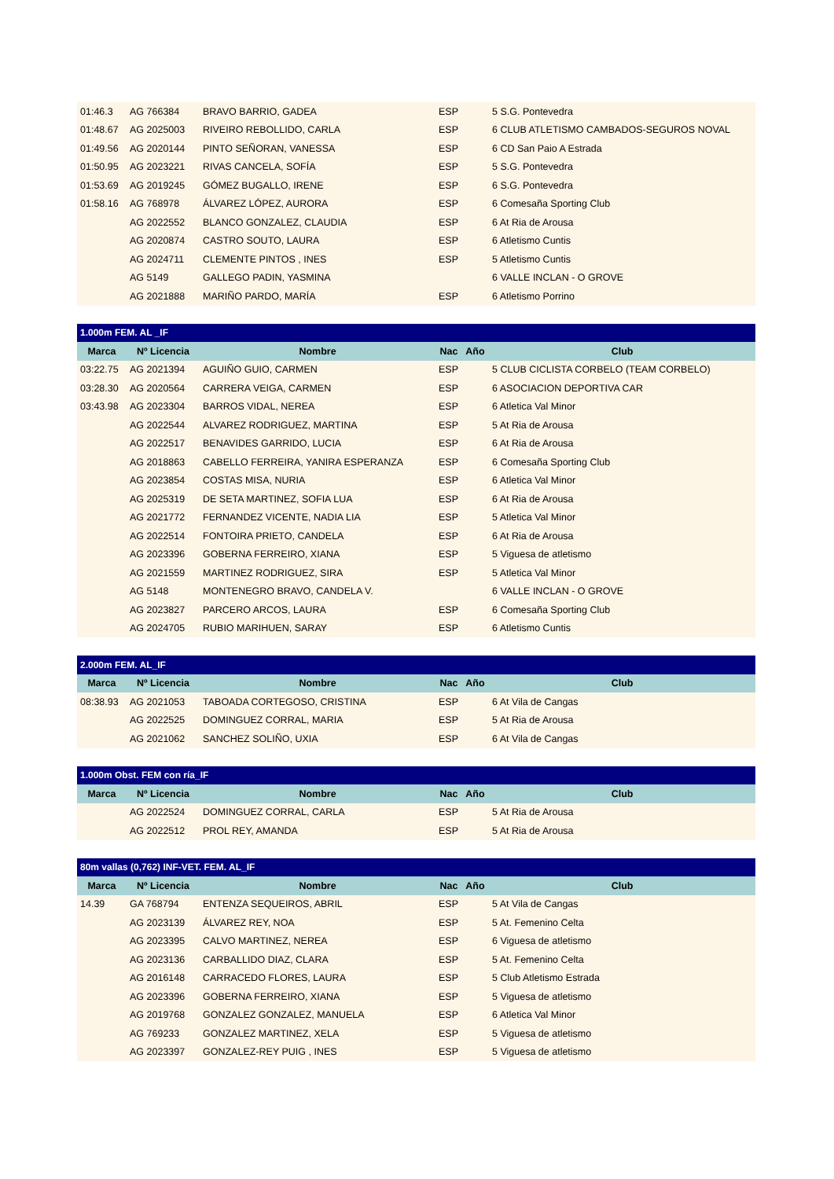| 01:46.3 | AG 766384 | BRAVO BARRIO, GADEA | ESP | 5 S.G. Pontevedra |
| 01:48.67 | AG 2025003 | RIVEIRO REBOLLIDO, CARLA | ESP | 6 CLUB ATLETISMO CAMBADOS-SEGUROS NOVAL |
| 01:49.56 | AG 2020144 | PINTO SEÑORAN, VANESSA | ESP | 6 CD San Paio A Estrada |
| 01:50.95 | AG 2023221 | RIVAS CANCELA, SOFÍA | ESP | 5 S.G. Pontevedra |
| 01:53.69 | AG 2019245 | GÓMEZ BUGALLO, IRENE | ESP | 6 S.G. Pontevedra |
| 01:58.16 | AG 768978 | ÁLVAREZ LÓPEZ, AURORA | ESP | 6 Comesaña Sporting Club |
| | AG 2022552 | BLANCO GONZALEZ, CLAUDIA | ESP | 6 At Ria de Arousa |
| | AG 2020874 | CASTRO SOUTO, LAURA | ESP | 6 Atletismo Cuntis |
| | AG 2024711 | CLEMENTE PINTOS , INES | ESP | 5 Atletismo Cuntis |
| | AG 5149 | GALLEGO PADIN, YASMINA | | 6 VALLE INCLAN - O GROVE |
| | AG 2021888 | MARIÑO PARDO, MARÍA | ESP | 6 Atletismo Porrino |
| 1.000m FEM. AL _IF | | | | |
| --- | --- | --- | --- | --- |
| Marca | Nº Licencia | Nombre | Nac Año | Club |
| 03:22.75 | AG 2021394 | AGUIÑO GUIO, CARMEN | ESP | 5 CLUB CICLISTA CORBELO (TEAM CORBELO) |
| 03:28.30 | AG 2020564 | CARRERA VEIGA, CARMEN | ESP | 6 ASOCIACION DEPORTIVA CAR |
| 03:43.98 | AG 2023304 | BARROS VIDAL, NEREA | ESP | 6 Atletica Val Minor |
| | AG 2022544 | ALVAREZ RODRIGUEZ, MARTINA | ESP | 5 At Ria de Arousa |
| | AG 2022517 | BENAVIDES GARRIDO, LUCIA | ESP | 6 At Ria de Arousa |
| | AG 2018863 | CABELLO FERREIRA, YANIRA ESPERANZA | ESP | 6 Comesaña Sporting Club |
| | AG 2023854 | COSTAS MISA, NURIA | ESP | 6 Atletica Val Minor |
| | AG 2025319 | DE SETA MARTINEZ, SOFIA LUA | ESP | 6 At Ria de Arousa |
| | AG 2021772 | FERNANDEZ VICENTE, NADIA LIA | ESP | 5 Atletica Val Minor |
| | AG 2022514 | FONTOIRA PRIETO, CANDELA | ESP | 6 At Ria de Arousa |
| | AG 2023396 | GOBERNA FERREIRO, XIANA | ESP | 5 Viguesa de atletismo |
| | AG 2021559 | MARTINEZ RODRIGUEZ, SIRA | ESP | 5 Atletica Val Minor |
| | AG 5148 | MONTENEGRO BRAVO, CANDELA V. | | 6 VALLE INCLAN - O GROVE |
| | AG 2023827 | PARCERO ARCOS, LAURA | ESP | 6 Comesaña Sporting Club |
| | AG 2024705 | RUBIO MARIHUEN, SARAY | ESP | 6 Atletismo Cuntis |
| 2.000m FEM. AL_IF | | | | |
| --- | --- | --- | --- | --- |
| Marca | Nº Licencia | Nombre | Nac Año | Club |
| 08:38.93 | AG 2021053 | TABOADA CORTEGOSO, CRISTINA | ESP | 6 At Vila de Cangas |
| | AG 2022525 | DOMINGUEZ CORRAL, MARIA | ESP | 5 At Ria de Arousa |
| | AG 2021062 | SANCHEZ SOLIÑO, UXIA | ESP | 6 At Vila de Cangas |
| 1.000m Obst. FEM con ría_IF | | | | |
| --- | --- | --- | --- | --- |
| Marca | Nº Licencia | Nombre | Nac Año | Club |
| | AG 2022524 | DOMINGUEZ CORRAL, CARLA | ESP | 5 At Ria de Arousa |
| | AG 2022512 | PROL REY, AMANDA | ESP | 5 At Ria de Arousa |
| 80m vallas (0,762) INF-VET. FEM. AL_IF | | | | |
| --- | --- | --- | --- | --- |
| Marca | Nº Licencia | Nombre | Nac Año | Club |
| 14.39 | GA 768794 | ENTENZA SEQUEIROS, ABRIL | ESP | 5 At Vila de Cangas |
| | AG 2023139 | ÁLVAREZ REY, NOA | ESP | 5 At. Femenino Celta |
| | AG 2023395 | CALVO MARTINEZ, NEREA | ESP | 6 Viguesa de atletismo |
| | AG 2023136 | CARBALLIDO DIAZ, CLARA | ESP | 5 At. Femenino Celta |
| | AG 2016148 | CARRACEDO FLORES, LAURA | ESP | 5 Club Atletismo Estrada |
| | AG 2023396 | GOBERNA FERREIRO, XIANA | ESP | 5 Viguesa de atletismo |
| | AG 2019768 | GONZALEZ GONZALEZ, MANUELA | ESP | 6 Atletica Val Minor |
| | AG 769233 | GONZALEZ MARTINEZ, XELA | ESP | 5 Viguesa de atletismo |
| | AG 2023397 | GONZALEZ-REY PUIG , INES | ESP | 5 Viguesa de atletismo |